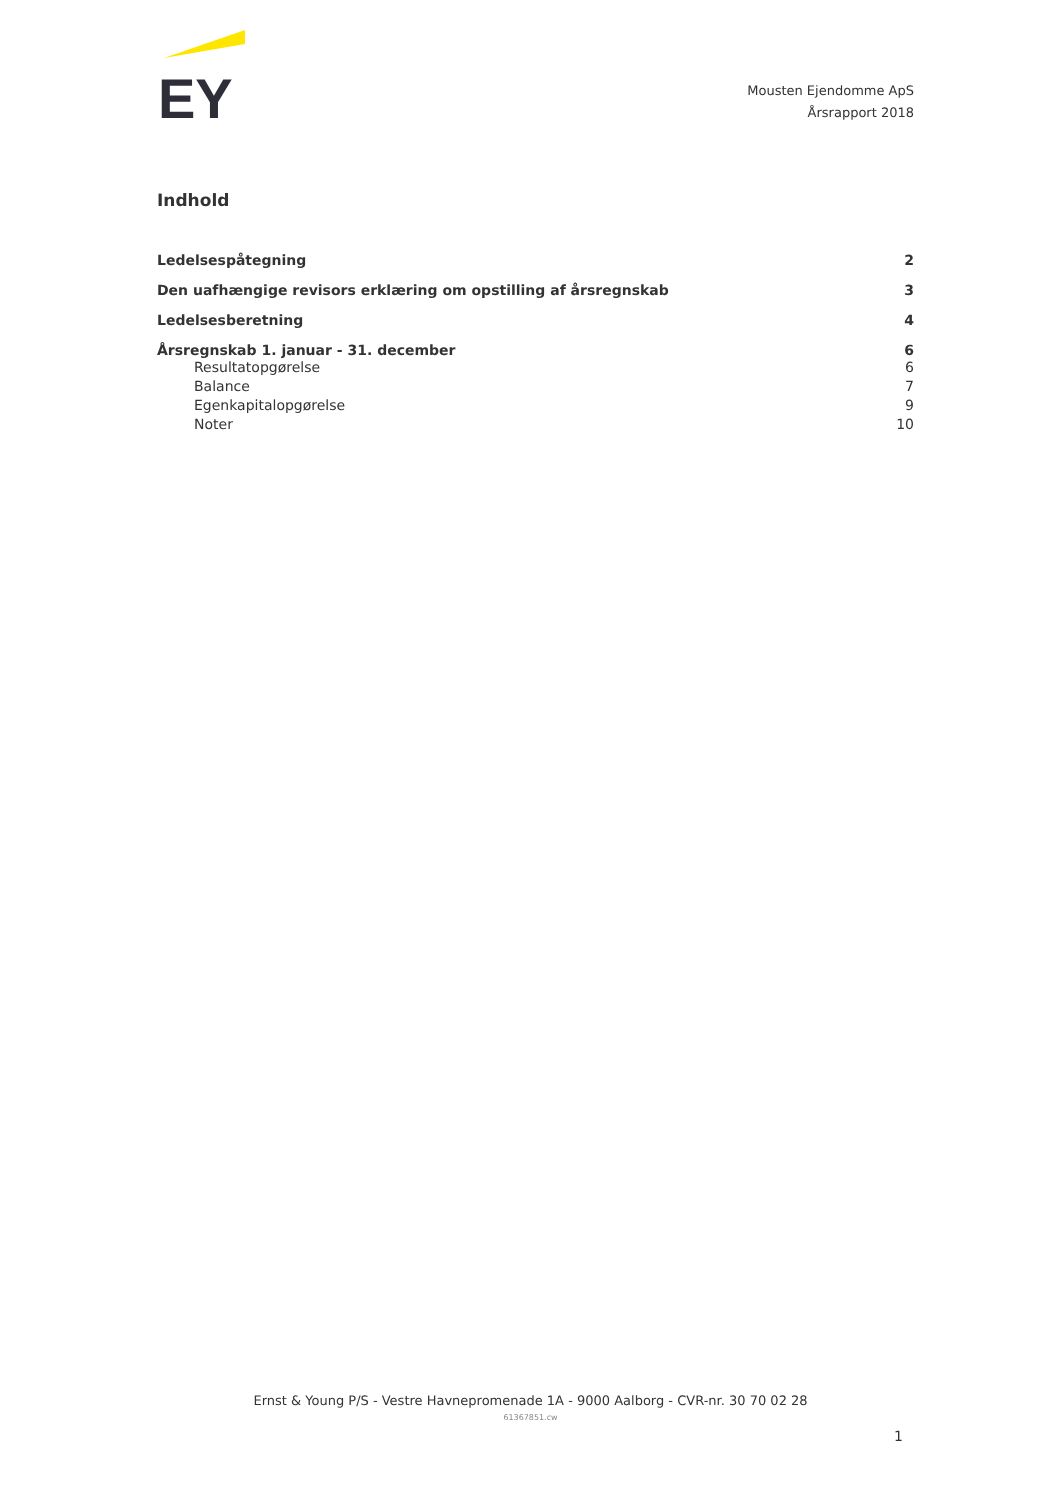EY
Mousten Ejendomme ApS
Årsrapport 2018
Indhold
Ledelsespåtegning 2
Den uafhængige revisors erklæring om opstilling af årsregnskab 3
Ledelsesberetning 4
Årsregnskab 1. januar - 31. december 6
Resultatopgørelse 6
Balance 7
Egenkapitalopgørelse 9
Noter 10
Ernst & Young P/S - Vestre Havnepromenade 1A - 9000 Aalborg - CVR-nr. 30 70 02 28
61367851.cw
1